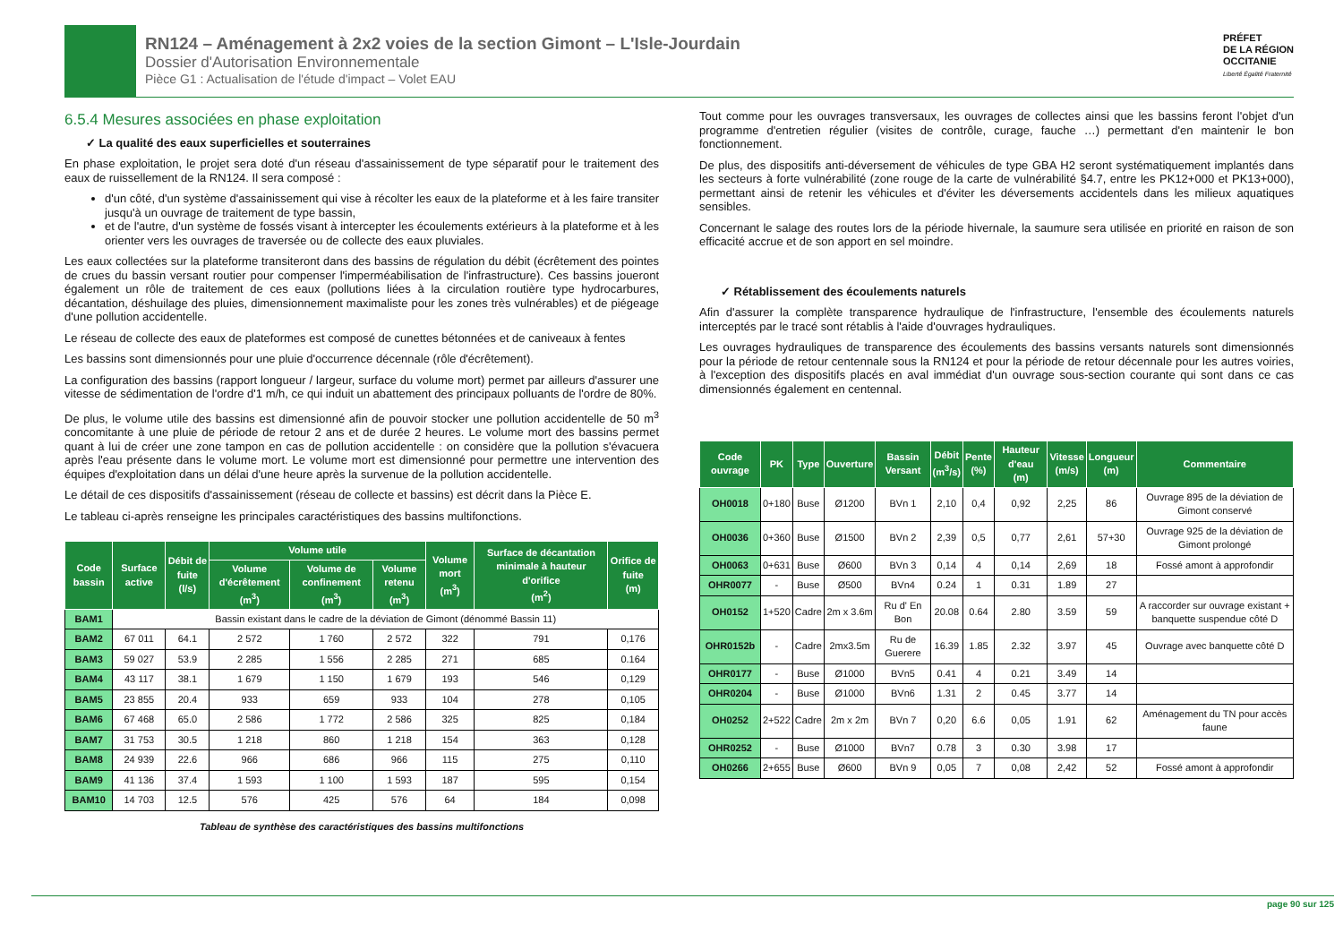RN124 – Aménagement à 2x2 voies de la section Gimont – L'Isle-Jourdain
Dossier d'Autorisation Environnementale
Pièce G1 : Actualisation de l'étude d'impact – Volet EAU
PRÉFET
DE LA RÉGION
OCCITANIE
Liberté Égalité Fraternité
6.5.4 Mesures associées en phase exploitation
✓ La qualité des eaux superficielles et souterraines
En phase exploitation, le projet sera doté d'un réseau d'assainissement de type séparatif pour le traitement des eaux de ruissellement de la RN124. Il sera composé :
d'un côté, d'un système d'assainissement qui vise à récolter les eaux de la plateforme et à les faire transiter jusqu'à un ouvrage de traitement de type bassin,
et de l'autre, d'un système de fossés visant à intercepter les écoulements extérieurs à la plateforme et à les orienter vers les ouvrages de traversée ou de collecte des eaux pluviales.
Les eaux collectées sur la plateforme transiteront dans des bassins de régulation du débit (écrêtement des pointes de crues du bassin versant routier pour compenser l'imperméabilisation de l'infrastructure). Ces bassins joueront également un rôle de traitement de ces eaux (pollutions liées à la circulation routière type hydrocarbures, décantation, déshuilage des pluies, dimensionnement maximaliste pour les zones très vulnérables) et de piégeage d'une pollution accidentelle.
Le réseau de collecte des eaux de plateformes est composé de cunettes bétonnées et de caniveaux à fentes
Les bassins sont dimensionnés pour une pluie d'occurrence décennale (rôle d'écrêtement).
La configuration des bassins (rapport longueur / largeur, surface du volume mort) permet par ailleurs d'assurer une vitesse de sédimentation de l'ordre d'1 m/h, ce qui induit un abattement des principaux polluants de l'ordre de 80%.
De plus, le volume utile des bassins est dimensionné afin de pouvoir stocker une pollution accidentelle de 50 m<sup>3</sup> concomitante à une pluie de période de retour 2 ans et de durée 2 heures. Le volume mort des bassins permet quant à lui de créer une zone tampon en cas de pollution accidentelle : on considère que la pollution s'évacuera après l'eau présente dans le volume mort. Le volume mort est dimensionné pour permettre une intervention des équipes d'exploitation dans un délai d'une heure après la survenue de la pollution accidentelle.
Le détail de ces dispositifs d'assainissement (réseau de collecte et bassins) est décrit dans la Pièce E.
Le tableau ci-après renseigne les principales caractéristiques des bassins multifonctions.
| Code bassin | Surface active | Débit de fuite (l/s) | Volume utile | | | Volume mort (m<sup>3</sup>) | Surface de décantation minimale à hauteur d'orifice (m<sup>2</sup>) | Orifice de fuite (m) |
| --- | --- | --- | --- | --- | --- | --- | --- | --- |
| | | | Volume d'écrêtement (m<sup>3</sup>) | Volume de confinement (m<sup>3</sup>) | Volume retenu (m<sup>3</sup>) | | | |
| BAM1 | Bassin existant dans le cadre de la déviation de Gimont (dénommé Bassin 11) | | | | | | | |
| BAM2 | 67 011 | 64.1 | 2 572 | 1 760 | 2 572 | 322 | 791 | 0,176 |
| BAM3 | 59 027 | 53.9 | 2 285 | 1 556 | 2 285 | 271 | 685 | 0.164 |
| BAM4 | 43 117 | 38.1 | 1 679 | 1 150 | 1 679 | 193 | 546 | 0,129 |
| BAM5 | 23 855 | 20.4 | 933 | 659 | 933 | 104 | 278 | 0,105 |
| BAM6 | 67 468 | 65.0 | 2 586 | 1 772 | 2 586 | 325 | 825 | 0,184 |
| BAM7 | 31 753 | 30.5 | 1 218 | 860 | 1 218 | 154 | 363 | 0,128 |
| BAM8 | 24 939 | 22.6 | 966 | 686 | 966 | 115 | 275 | 0,110 |
| BAM9 | 41 136 | 37.4 | 1 593 | 1 100 | 1 593 | 187 | 595 | 0,154 |
| BAM10 | 14 703 | 12.5 | 576 | 425 | 576 | 64 | 184 | 0,098 |
Tableau de synthèse des caractéristiques des bassins multifonctions
Tout comme pour les ouvrages transversaux, les ouvrages de collectes ainsi que les bassins feront l'objet d'un programme d'entretien régulier (visites de contrôle, curage, fauche …) permettant d'en maintenir le bon fonctionnement.
De plus, des dispositifs anti-déversement de véhicules de type GBA H2 seront systématiquement implantés dans les secteurs à forte vulnérabilité (zone rouge de la carte de vulnérabilité §4.7, entre les PK12+000 et PK13+000), permettant ainsi de retenir les véhicules et d'éviter les déversements accidentels dans les milieux aquatiques sensibles.
Concernant le salage des routes lors de la période hivernale, la saumure sera utilisée en priorité en raison de son efficacité accrue et de son apport en sel moindre.
✓ Rétablissement des écoulements naturels
Afin d'assurer la complète transparence hydraulique de l'infrastructure, l'ensemble des écoulements naturels interceptés par le tracé sont rétablis à l'aide d'ouvrages hydrauliques.
Les ouvrages hydrauliques de transparence des écoulements des bassins versants naturels sont dimensionnés pour la période de retour centennale sous la RN124 et pour la période de retour décennale pour les autres voiries, à l'exception des dispositifs placés en aval immédiat d'un ouvrage sous-section courante qui sont dans ce cas dimensionnés également en centennal.
| Code ouvrage | PK | Type | Ouverture | Bassin Versant | Débit (m<sup>3</sup>/s) | Pente (%) | Hauteur d'eau (m) | Vitesse (m/s) | Longueur (m) | Commentaire |
| --- | --- | --- | --- | --- | --- | --- | --- | --- | --- | --- |
| OH0018 | 0+180 | Buse | Ø1200 | BVn 1 | 2,10 | 0,4 | 0,92 | 2,25 | 86 | Ouvrage 895 de la déviation de Gimont conservé |
| OH0036 | 0+360 | Buse | Ø1500 | BVn 2 | 2,39 | 0,5 | 0,77 | 2,61 | 57+30 | Ouvrage 925 de la déviation de Gimont prolongé |
| OH0063 | 0+631 | Buse | Ø600 | BVn 3 | 0,14 | 4 | 0,14 | 2,69 | 18 | Fossé amont à approfondir |
| OHR0077 | - | Buse | Ø500 | BVn4 | 0.24 | 1 | 0.31 | 1.89 | 27 | |
| OH0152 | 1+520 | Cadre | 2m x 3.6m | Ru d' En Bon | 20.08 | 0.64 | 2.80 | 3.59 | 59 | A raccorder sur ouvrage existant + banquette suspendue côté D |
| OHR0152b | - | Cadre | 2mx3.5m | Ru de Guerere | 16.39 | 1.85 | 2.32 | 3.97 | 45 | Ouvrage avec banquette côté D |
| OHR0177 | - | Buse | Ø1000 | BVn5 | 0.41 | 4 | 0.21 | 3.49 | 14 | |
| OHR0204 | - | Buse | Ø1000 | BVn6 | 1.31 | 2 | 0.45 | 3.77 | 14 | |
| OH0252 | 2+522 | Cadre | 2m x 2m | BVn 7 | 0,20 | 6.6 | 0,05 | 1.91 | 62 | Aménagement du TN pour accès faune |
| OHR0252 | - | Buse | Ø1000 | BVn7 | 0.78 | 3 | 0.30 | 3.98 | 17 | |
| OH0266 | 2+655 | Buse | Ø600 | BVn 9 | 0,05 | 7 | 0,08 | 2,42 | 52 | Fossé amont à approfondir |
page 90 sur 125